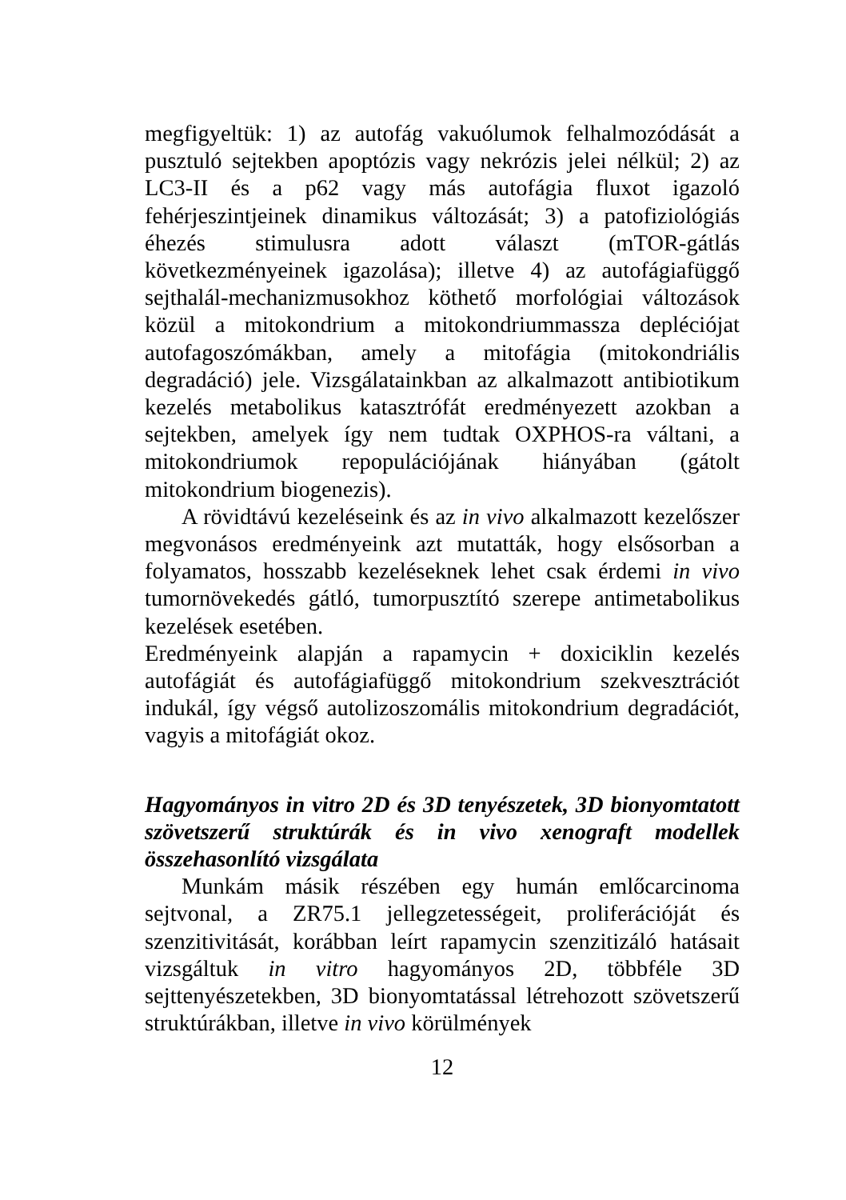megfigyeltük: 1) az autofág vakuólumok felhalmozódását a pusztuló sejtekben apoptózis vagy nekrózis jelei nélkül; 2) az LC3-II és a p62 vagy más autofágia fluxot igazoló fehérjeszintjeinek dinamikus változását; 3) a patofiziológiás éhezés stimulusra adott választ (mTOR-gátlás következményeinek igazolása); illetve 4) az autofágiafüggő sejthalál-mechanizmusokhoz köthető morfológiai változások közül a mitokondrium a mitokondriummassza depléciója­t autofagoszómákban, amely a mitofágia (mitokondriális degradáció) jele. Vizsgálatainkban az alkalmazott antibiotikum kezelés metabolikus katasztrófát eredményezett azokban a sejtekben, amelyek így nem tudtak OXPHOS-ra váltani, a mitokondriumok repopulációjának hiányában (gátolt mitokondrium biogenezis).
A rövidtávú kezeléseink és az in vivo alkalmazott kezelőszer megvonásos eredményeink azt mutatták, hogy elsősorban a folyamatos, hosszabb kezeléseknek lehet csak érdemi in vivo tumornövekedés gátló, tumorpusztító szerepe antimetabolikus kezelések esetében.
Eredményeink alapján a rapamycin + doxiciklin kezelés autofágiát és autofágiafüggő mitokondrium szekvesztrációt indukál, így végső autolizoszomális mitokondrium degradációt, vagyis a mitofágiát okoz.
Hagyományos in vitro 2D és 3D tenyészetek, 3D bionyomtatott szövetszerű struktúrák és in vivo xenograft modellek összehasonlító vizsgálata
Munkám másik részében egy humán emlőcarcinoma sejtvonal, a ZR75.1 jellegzetességeit, proliferációját és szenzitivitását, korábban leírt rapamycin szenzitizáló hatásait vizsgáltuk in vitro hagyományos 2D, többféle 3D sejttenyészetekben, 3D bionyomtatással létrehozott szövetszerű struktúrákban, illetve in vivo körülmények
12